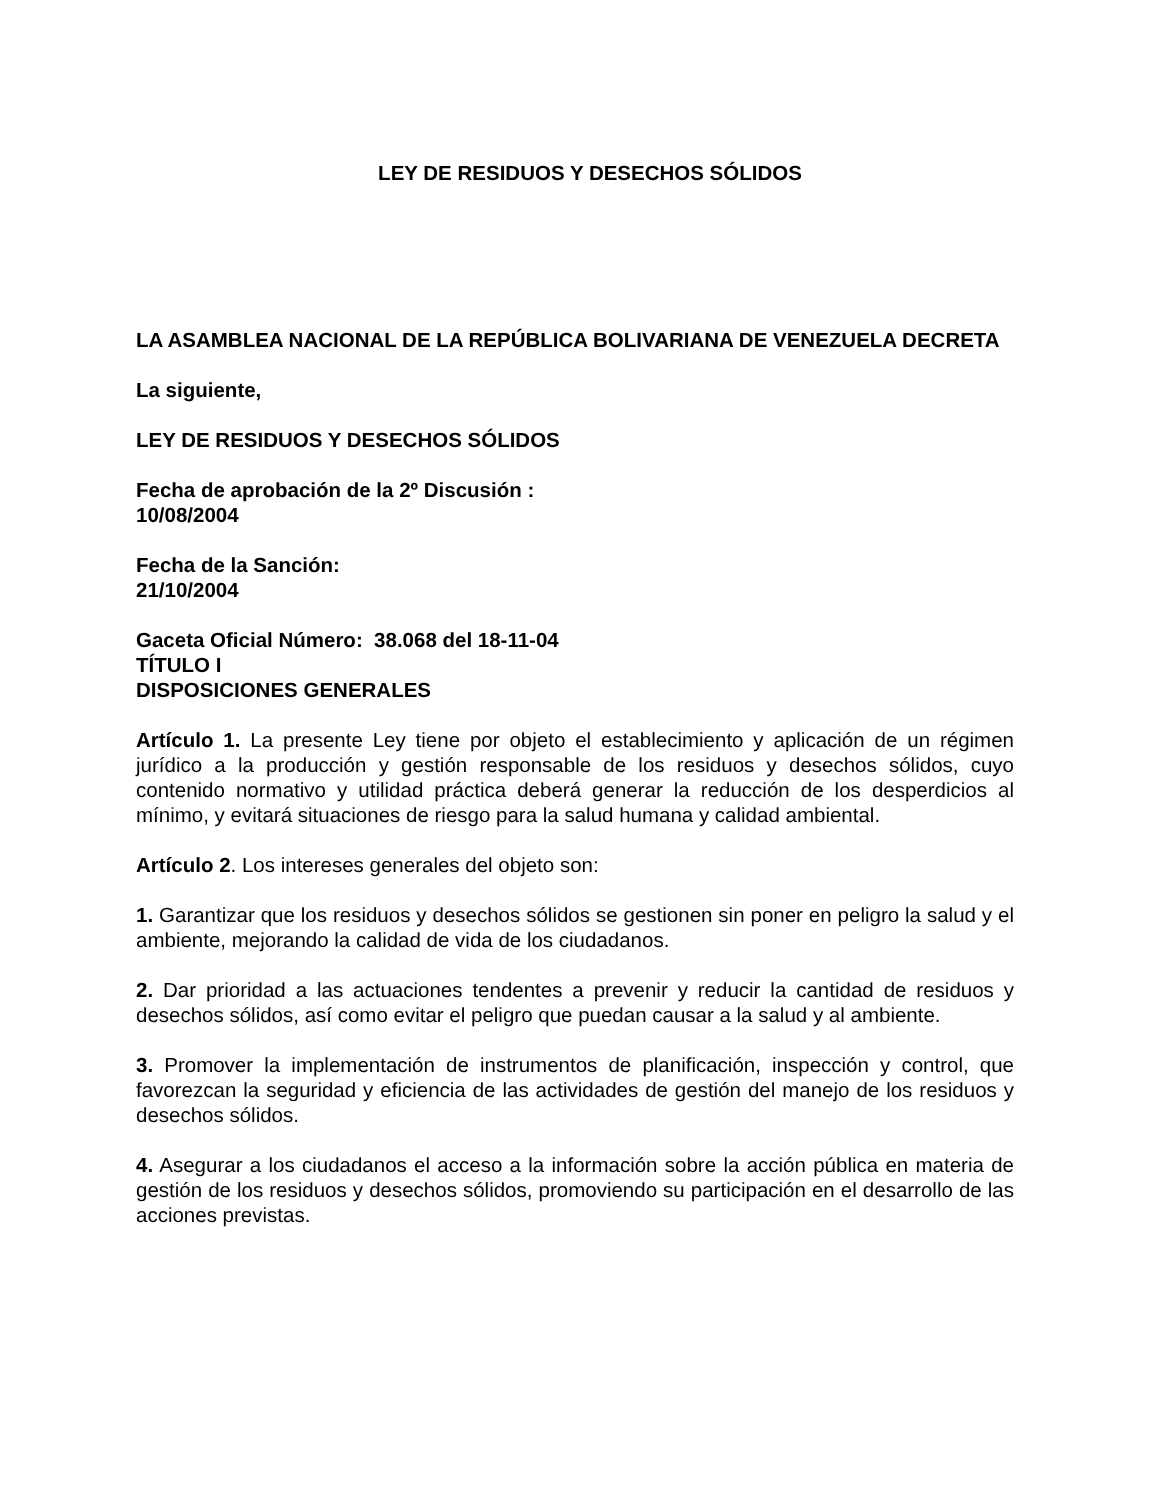LEY DE RESIDUOS Y DESECHOS SÓLIDOS
LA ASAMBLEA NACIONAL DE LA REPÚBLICA BOLIVARIANA DE VENEZUELA DECRETA
La siguiente,
LEY DE RESIDUOS Y DESECHOS SÓLIDOS
Fecha de aprobación de la 2º Discusión :
10/08/2004
Fecha de la Sanción:
21/10/2004
Gaceta Oficial Número: 38.068 del 18-11-04
TÍTULO I
DISPOSICIONES GENERALES
Artículo 1. La presente Ley tiene por objeto el establecimiento y aplicación de un régimen jurídico a la producción y gestión responsable de los residuos y desechos sólidos, cuyo contenido normativo y utilidad práctica deberá generar la reducción de los desperdicios al mínimo, y evitará situaciones de riesgo para la salud humana y calidad ambiental.
Artículo 2. Los intereses generales del objeto son:
1. Garantizar que los residuos y desechos sólidos se gestionen sin poner en peligro la salud y el ambiente, mejorando la calidad de vida de los ciudadanos.
2. Dar prioridad a las actuaciones tendentes a prevenir y reducir la cantidad de residuos y desechos sólidos, así como evitar el peligro que puedan causar a la salud y al ambiente.
3. Promover la implementación de instrumentos de planificación, inspección y control, que favorezcan la seguridad y eficiencia de las actividades de gestión del manejo de los residuos y desechos sólidos.
4. Asegurar a los ciudadanos el acceso a la información sobre la acción pública en materia de gestión de los residuos y desechos sólidos, promoviendo su participación en el desarrollo de las acciones previstas.